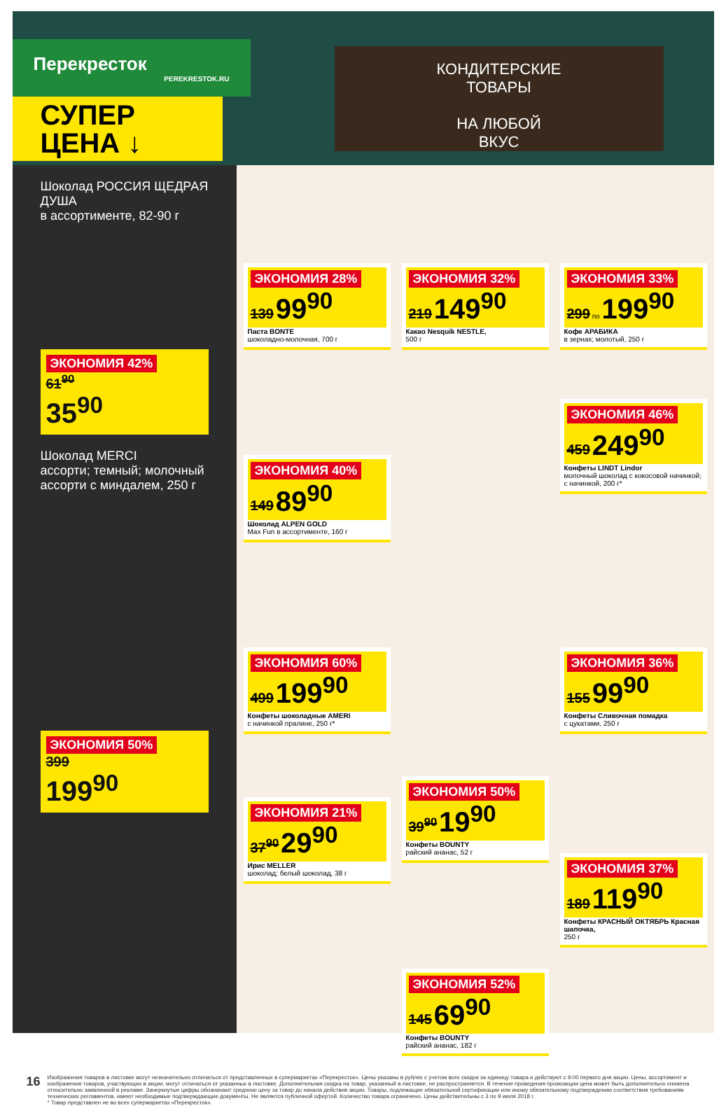Перекресток
PEREKRESTOK.RU
СУПЕР ЦЕНА ↓
КОНДИТЕРСКИЕ
ТОВАРЫ
НА ЛЮБОЙ
ВКУС
Шоколад РОССИЯ ЩЕДРАЯ ДУША
в ассортименте, 82-90 г
ЭКОНОМИЯ 42%
61<sup>90</sup>
35<sup>90</sup>
Шоколад MERCI
ассорти; темный; молочный ассорти с миндалем, 250 г
ЭКОНОМИЯ 50%
399
199<sup>90</sup>
ЭКОНОМИЯ 28% 139 99<sup>90</sup>
Паста BONTE
шоколадно-молочная, 700 г
ЭКОНОМИЯ 32% 219 149<sup>90</sup>
Какао Nesquik NESTLE,
500 г
ЭКОНОМИЯ 33% 299 по 199<sup>90</sup>
Кофе АРАБИКА
в зернах; молотый, 250 г
ЭКОНОМИЯ 40% 149 89<sup>90</sup>
Шоколад ALPEN GOLD
Max Fun в ассортименте, 160 г
ЭКОНОМИЯ 46% 459 249<sup>90</sup>
Конфеты LINDT Lindor
молочный шоколад с кокосовой начинкой; с начинкой, 200 г*
ЭКОНОМИЯ 60% 499 199<sup>90</sup>
Конфеты шоколадные AMERI
с начинкой пралине, 250 г*
ЭКОНОМИЯ 36% 155 99<sup>90</sup>
Конфеты Сливочная помадка
с цукатами, 250 г
ЭКОНОМИЯ 21% 37<sup>90</sup> 29<sup>90</sup>
Ирис MELLER
шоколад; белый шоколад, 38 г
ЭКОНОМИЯ 50% 39<sup>90</sup> 19<sup>90</sup>
Конфеты BOUNTY
райский ананас, 52 г
ЭКОНОМИЯ 37% 189 119<sup>90</sup>
Конфеты КРАСНЫЙ ОКТЯБРЬ Красная шапочка,
250 г
ЭКОНОМИЯ 52% 145 69<sup>90</sup>
Конфеты BOUNTY
райский ананас, 182 г
16
Изображения товаров в листовке могут незначительно отличаться от представленных в супермаркетах «Перекресток». Цены указаны в рублях с учетом всех скидок за единицу товара и действуют с 9:00 первого дня акции. Цены, ассортимент и изображения товаров, участвующих в акции, могут отличаться от указанных в листовке. Дополнительная скидка на товар, указанный в листовке, не распространяется. В течение проведения промоакции цена может быть дополнительно снижена относительно заявленной в рекламе. Зачеркнутые цифры обозначают среднюю цену за товар до начала действия акции. Товары, подлежащие обязательной сертификации или иному обязательному подтверждению соответствия требованиям технических регламентов, имеют необходимые подтверждающие документы. Не является публичной офертой. Количество товара ограничено. Цены действительны с 3 по 9 июля 2018 г.
* Товар представлен не во всех супермаркетах «Перекресток».